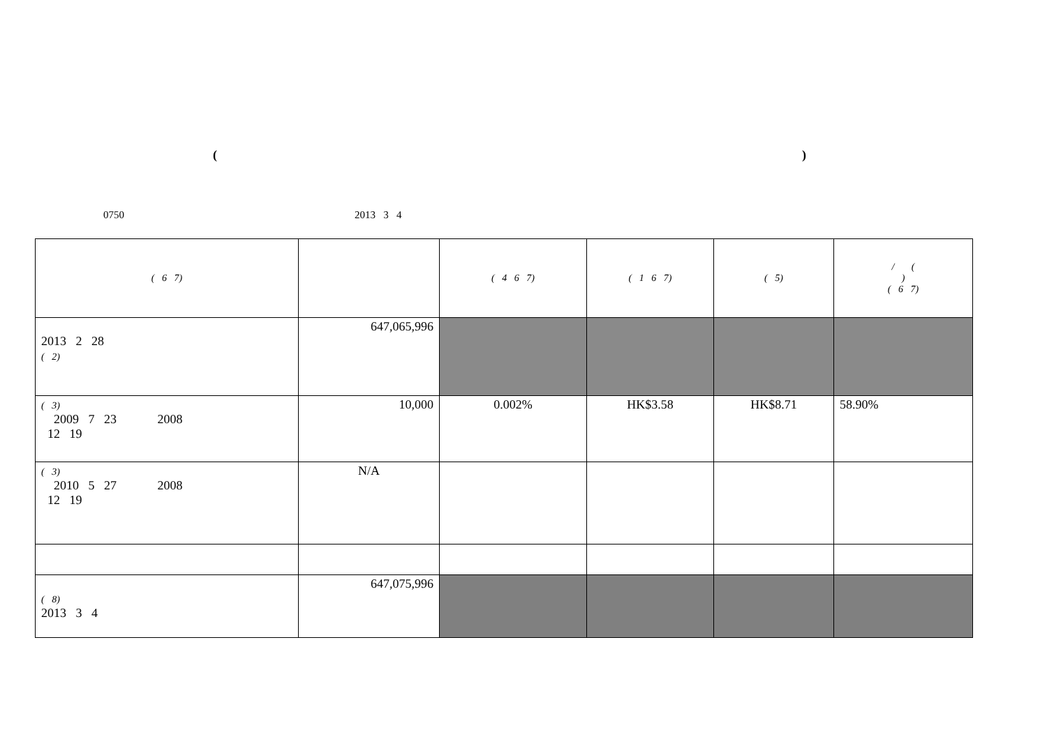()
0750 2013 3 4
| ( 6 7) | | ( 4 6 7) | ( 1 6 7) | ( 5) | / ( ) ( 6 7) |
| --- | --- | --- | --- | --- | --- |
| 2013 2 28 ( 2) | 647,065,996 | | | | |
| ( 3) 2009 7 23 2008 12 19 | 10,000 | 0.002% | HK$3.58 | HK$8.71 | 58.90% |
| ( 3) 2010 5 27 2008 12 19 | N/A | | | | |
| ( 8) 2013 3 4 | 647,075,996 | | | | |